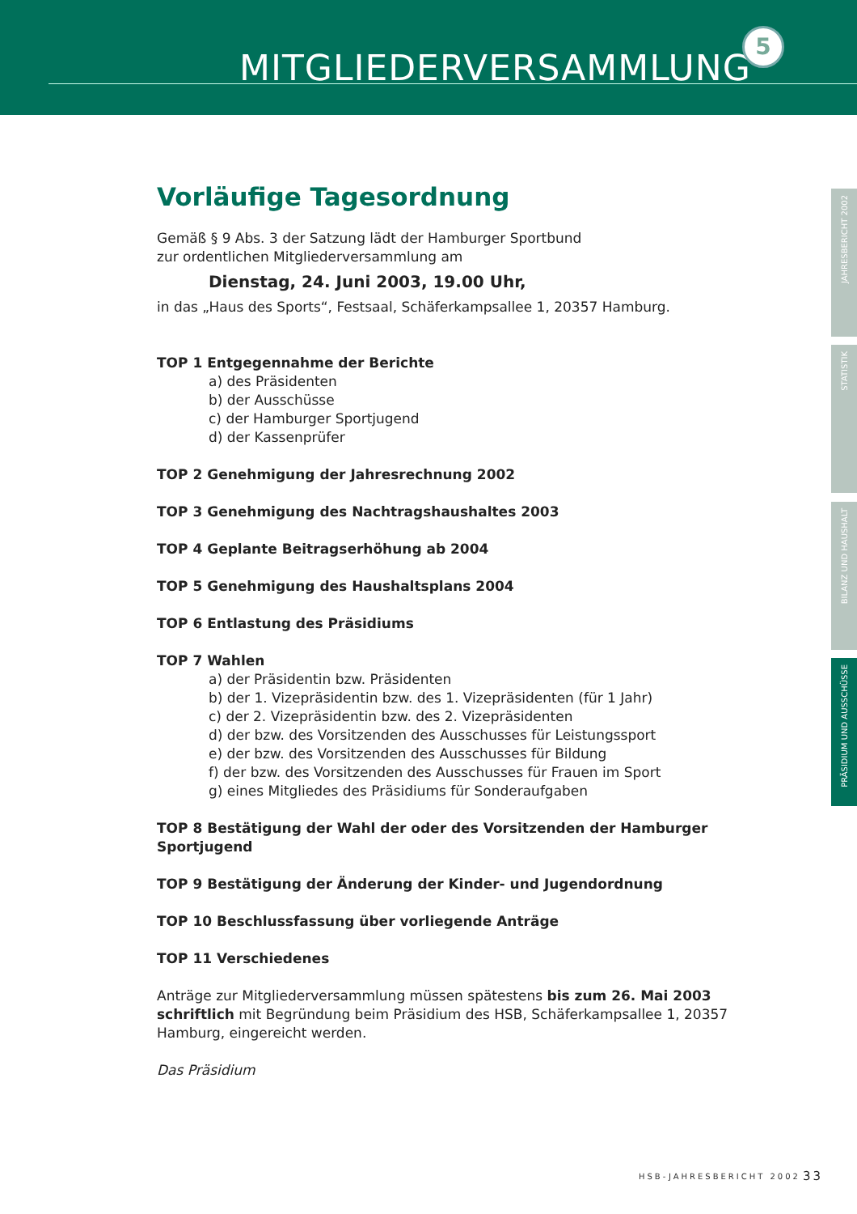MITGLIEDERVERSAMMLUNG
5
JAHRESBERICHT 2002
STATISTIK
BILANZ UND HAUSHALT
PRÄSIDIUM UND AUSSCHÜSSE
Vorläufige Tagesordnung
Gemäß § 9 Abs. 3 der Satzung lädt der Hamburger Sportbund
zur ordentlichen Mitgliederversammlung am
Dienstag, 24. Juni 2003, 19.00 Uhr,
in das „Haus des Sports“, Festsaal, Schäferkampsallee 1, 20357 Hamburg.
TOP 1 Entgegennahme der Berichte
a) des Präsidenten
b) der Ausschüsse
c) der Hamburger Sportjugend
d) der Kassenprüfer
TOP 2 Genehmigung der Jahresrechnung 2002
TOP 3 Genehmigung des Nachtragshaushaltes 2003
TOP 4 Geplante Beitragserhöhung ab 2004
TOP 5 Genehmigung des Haushaltsplans 2004
TOP 6 Entlastung des Präsidiums
TOP 7 Wahlen
a) der Präsidentin bzw. Präsidenten
b) der 1. Vizepräsidentin bzw. des 1. Vizepräsidenten (für 1 Jahr)
c) der 2. Vizepräsidentin bzw. des 2. Vizepräsidenten
d) der bzw. des Vorsitzenden des Ausschusses für Leistungssport
e) der bzw. des Vorsitzenden des Ausschusses für Bildung
f) der bzw. des Vorsitzenden des Ausschusses für Frauen im Sport
g) eines Mitgliedes des Präsidiums für Sonderaufgaben
TOP 8 Bestätigung der Wahl der oder des Vorsitzenden der Hamburger Sportjugend
TOP 9 Bestätigung der Änderung der Kinder- und Jugendordnung
TOP 10 Beschlussfassung über vorliegende Anträge
TOP 11 Verschiedenes
Anträge zur Mitgliederversammlung müssen spätestens bis zum 26. Mai 2003 schriftlich mit Begründung beim Präsidium des HSB, Schäferkampsallee 1, 20357 Hamburg, eingereicht werden.
Das Präsidium
HSB-JAHRESBERICHT 2002 33